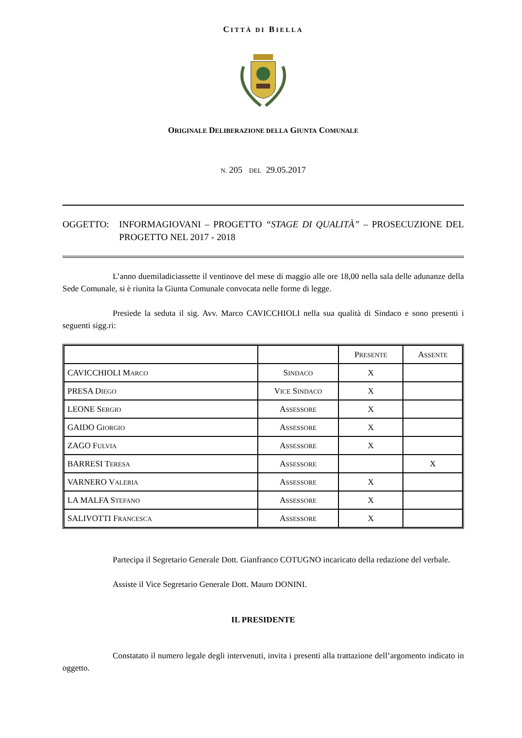CITTÀ DI BIELLA
ORIGINALE DELIBERAZIONE DELLA GIUNTA COMUNALE
N. 205 DEL 29.05.2017
OGGETTO: INFORMAGIOVANI – PROGETTO “STAGE DI QUALITÀ” – PROSECUZIONE DEL PROGETTO NEL 2017 - 2018
L’anno duemiladiciassette il ventinove del mese di maggio alle ore 18,00 nella sala delle adunanze della Sede Comunale, si è riunita la Giunta Comunale convocata nelle forme di legge.
Presiede la seduta il sig. Avv. Marco CAVICCHIOLI nella sua qualità di Sindaco e sono presenti i seguenti sigg.ri:
| | | P RESENTE | A SSENTE |
| CAVICCHIOLI M ARCO | S INDACO | X | |
| PRESA D IEGO | V ICE S INDACO | X | |
| LEONE S ERGIO | A SSESSORE | X | |
| GAIDO G IORGIO | A SSESSORE | X | |
| ZAGO F ULVIA | A SSESSORE | X | |
| BARRESI T ERESA | A SSESSORE | | X |
| VARNERO V ALERIA | A SSESSORE | X | |
| LA MALFA S TEFANO | A SSESSORE | X | |
| SALIVOTTI F RANCESCA | A SSESSORE | X | |
Partecipa il Segretario Generale Dott. Gianfranco COTUGNO incaricato della redazione del verbale.
Assiste il Vice Segretario Generale Dott. Mauro DONINI.
IL PRESIDENTE
Constatato il numero legale degli intervenuti, invita i presenti alla trattazione dell’argomento indicato in oggetto.